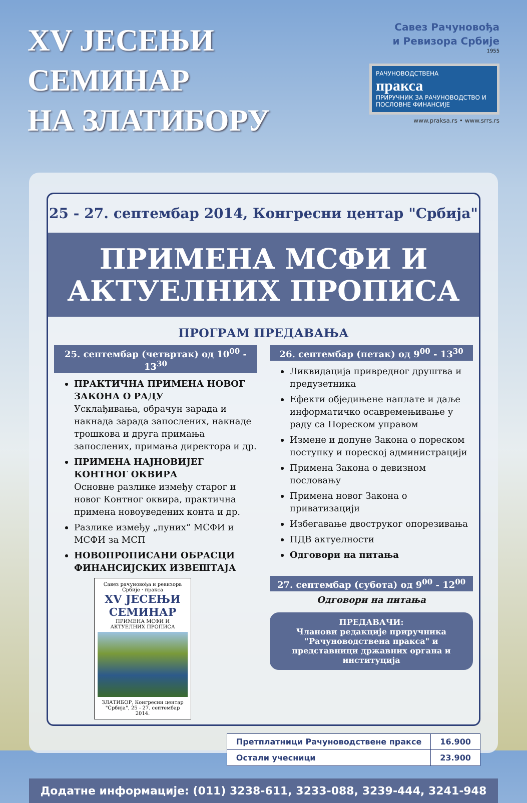XV ЈЕСЕЊИ
СЕМИНАР
НА ЗЛАТИБОРУ
Савез Рачуновођа
и Ревизора Србије
1955
РАЧУНОВОДСТВЕНА
пракса
ПРИРУЧНИК ЗА РАЧУНОВОДСТВО И ПОСЛОВНЕ ФИНАНСИЈЕ
www.praksa.rs • www.srrs.rs
25 - 27. септембар 2014, Конгресни центар "Србија"
ПРИМЕНА МСФИ И
АКТУЕЛНИХ ПРОПИСА
ПРОГРАМ ПРЕДАВАЊА
25. септембар (четвртак) од 10<sup>00</sup> - 13<sup>30</sup>
ПРАКТИЧНА ПРИМЕНА НОВОГ ЗАКОНА О РАДУ
Усклађивања, обрачун зарада и накнада зарада запослених, накнаде трошкова и друга примања запослених, примања директора и др.
ПРИМЕНА НАЈНОВИЈЕГ КОНТНОГ ОКВИРА
Основне разлике између старог и новог Контног оквира, практична примена новоуведених конта и др.
Разлике између „пуних“ МСФИ и МСФИ за МСП
НОВОПРОПИСАНИ ОБРАСЦИ ФИНАНСИЈСКИХ ИЗВЕШТАЈА
Савез рачуновођа и ревизора Србије · пракса
XV ЈЕСЕЊИ СЕМИНАР
ПРИМЕНА МСФИ И АКТУЕЛНИХ ПРОПИСА
ЗЛАТИБОР, Конгресни центар "Србија", 25 - 27. септембар 2014.
26. септембар (петак) од 9<sup>00</sup> - 13<sup>30</sup>
Ликвидација привредног друштва и предузетника
Ефекти обједињене наплате и даље информатичко осавремењивање у раду са Пореском управом
Измене и допуне Закона о пореском поступку и пореској администрацији
Примена Закона о девизном пословању
Примена новог Закона о приватизацији
Избегавање двоструког опорезивања
ПДВ актуелности
Одговори на питања
27. септембар (субота) од 9<sup>00</sup> - 12<sup>00</sup>
Одговори на питања
ПРЕДАВАЧИ:
Чланови редакције приручника "Рачуноводствена пракса" и представници државних органа и институција
| Претплатници Рачуноводствене праксе | 16.900 |
| Остали учесници | 23.900 |
Додатне информације: (011) 3238-611, 3233-088, 3239-444, 3241-948